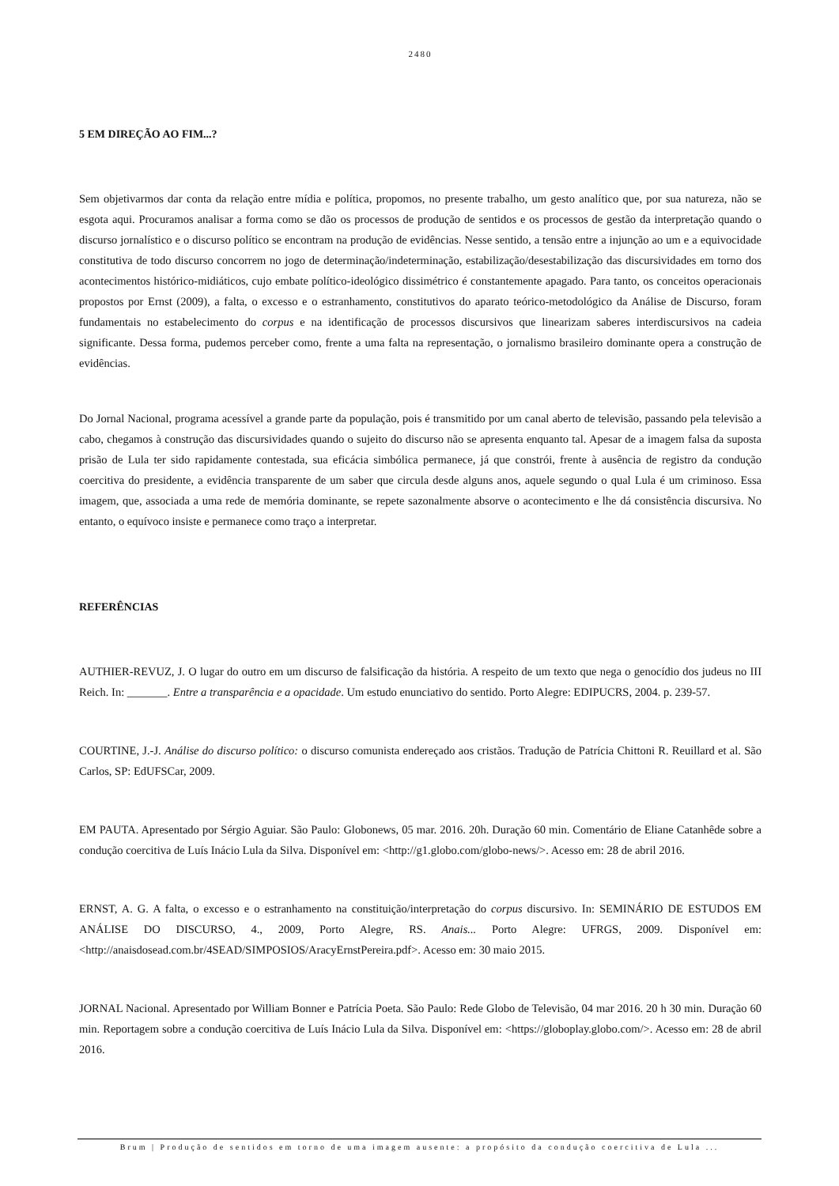2480
5 EM DIREÇÃO AO FIM...?
Sem objetivarmos dar conta da relação entre mídia e política, propomos, no presente trabalho, um gesto analítico que, por sua natureza, não se esgota aqui. Procuramos analisar a forma como se dão os processos de produção de sentidos e os processos de gestão da interpretação quando o discurso jornalístico e o discurso político se encontram na produção de evidências. Nesse sentido, a tensão entre a injunção ao um e a equivocidade constitutiva de todo discurso concorrem no jogo de determinação/indeterminação, estabilização/desestabilização das discursividades em torno dos acontecimentos histórico-midiáticos, cujo embate político-ideológico dissimétrico é constantemente apagado. Para tanto, os conceitos operacionais propostos por Ernst (2009), a falta, o excesso e o estranhamento, constitutivos do aparato teórico-metodológico da Análise de Discurso, foram fundamentais no estabelecimento do corpus e na identificação de processos discursivos que linearizam saberes interdiscursivos na cadeia significante. Dessa forma, pudemos perceber como, frente a uma falta na representação, o jornalismo brasileiro dominante opera a construção de evidências.
Do Jornal Nacional, programa acessível a grande parte da população, pois é transmitido por um canal aberto de televisão, passando pela televisão a cabo, chegamos à construção das discursividades quando o sujeito do discurso não se apresenta enquanto tal. Apesar de a imagem falsa da suposta prisão de Lula ter sido rapidamente contestada, sua eficácia simbólica permanece, já que constrói, frente à ausência de registro da condução coercitiva do presidente, a evidência transparente de um saber que circula desde alguns anos, aquele segundo o qual Lula é um criminoso. Essa imagem, que, associada a uma rede de memória dominante, se repete sazonalmente absorve o acontecimento e lhe dá consistência discursiva. No entanto, o equívoco insiste e permanece como traço a interpretar.
REFERÊNCIAS
AUTHIER-REVUZ, J. O lugar do outro em um discurso de falsificação da história. A respeito de um texto que nega o genocídio dos judeus no III Reich. In: _______. Entre a transparência e a opacidade. Um estudo enunciativo do sentido. Porto Alegre: EDIPUCRS, 2004. p. 239-57.
COURTINE, J.-J. Análise do discurso político: o discurso comunista endereçado aos cristãos. Tradução de Patrícia Chittoni R. Reuillard et al. São Carlos, SP: EdUFSCar, 2009.
EM PAUTA. Apresentado por Sérgio Aguiar. São Paulo: Globonews, 05 mar. 2016. 20h. Duração 60 min. Comentário de Eliane Catanhêde sobre a condução coercitiva de Luís Inácio Lula da Silva. Disponível em: <http://g1.globo.com/globo-news/>. Acesso em: 28 de abril 2016.
ERNST, A. G. A falta, o excesso e o estranhamento na constituição/interpretação do corpus discursivo. In: SEMINÁRIO DE ESTUDOS EM ANÁLISE DO DISCURSO, 4., 2009, Porto Alegre, RS. Anais... Porto Alegre: UFRGS, 2009. Disponível em: <http://anaisdosead.com.br/4SEAD/SIMPOSIOS/AracyErnstPereira.pdf>. Acesso em: 30 maio 2015.
JORNAL Nacional. Apresentado por William Bonner e Patrícia Poeta. São Paulo: Rede Globo de Televisão, 04 mar 2016. 20 h 30 min. Duração 60 min. Reportagem sobre a condução coercitiva de Luís Inácio Lula da Silva. Disponível em: <https://globoplay.globo.com/>. Acesso em: 28 de abril 2016.
Brum | Produção de sentidos em torno de uma imagem ausente: a propósito da condução coercitiva de Lula ...